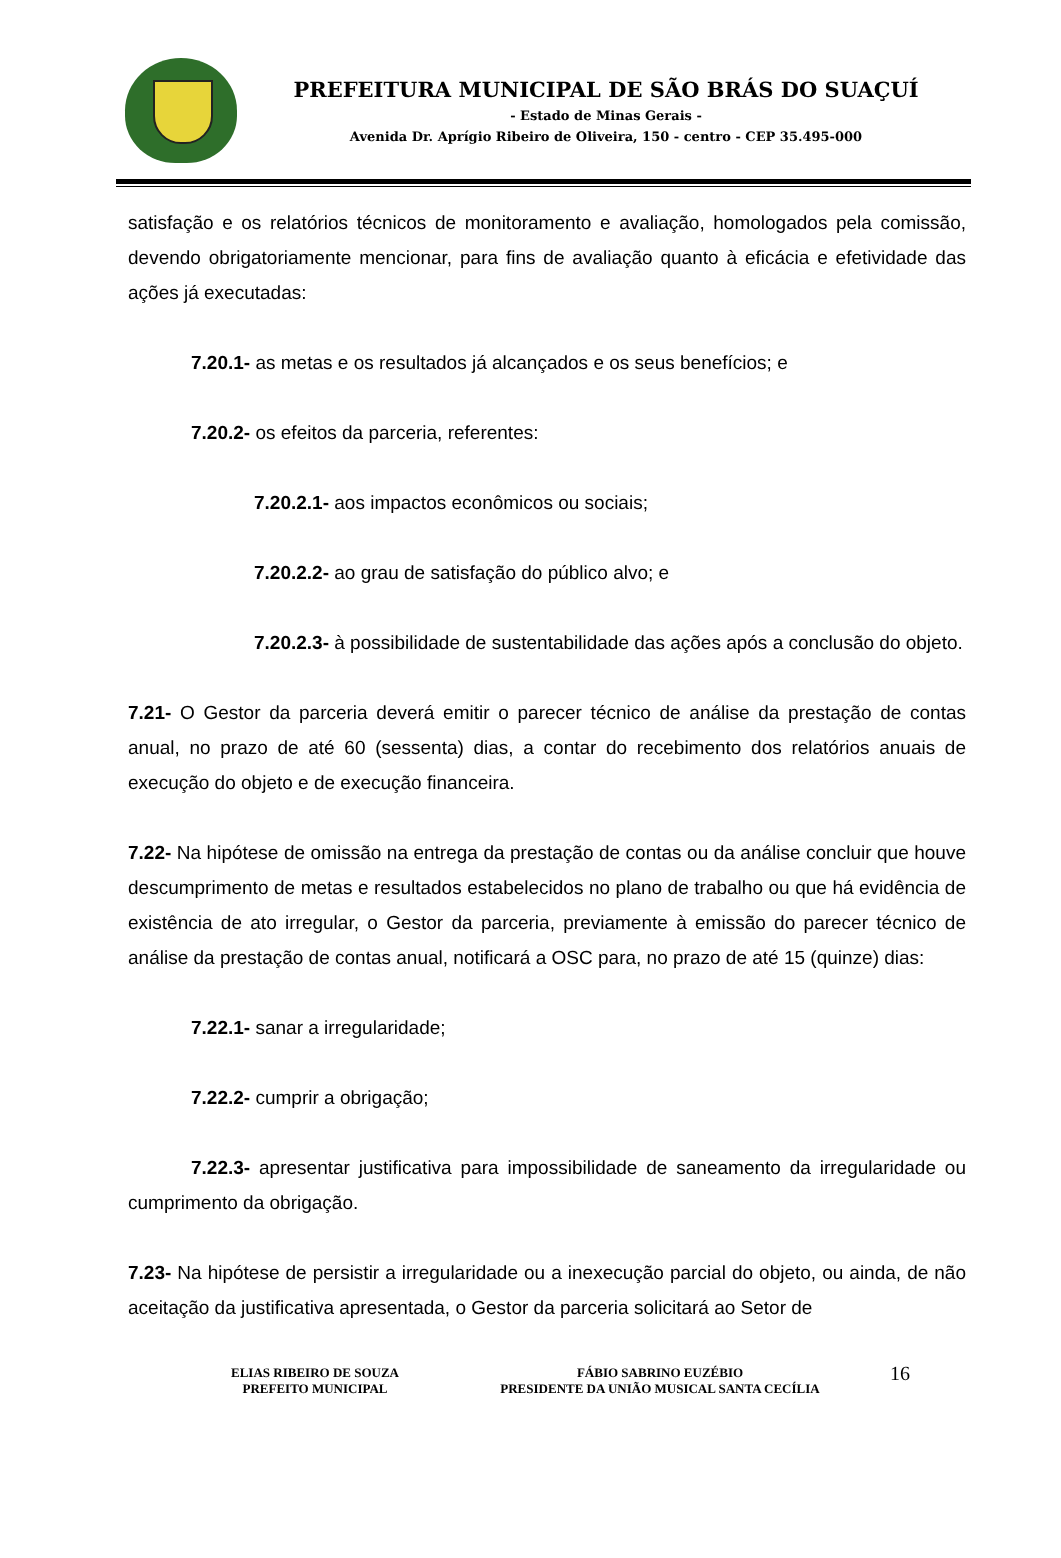PREFEITURA MUNICIPAL DE SÃO BRÁS DO SUAÇUÍ
- Estado de Minas Gerais -
Avenida Dr. Aprígio Ribeiro de Oliveira, 150 - centro - CEP 35.495-000
satisfação e os relatórios técnicos de monitoramento e avaliação, homologados pela comissão, devendo obrigatoriamente mencionar, para fins de avaliação quanto à eficácia e efetividade das ações já executadas:
7.20.1- as metas e os resultados já alcançados e os seus benefícios; e
7.20.2- os efeitos da parceria, referentes:
7.20.2.1- aos impactos econômicos ou sociais;
7.20.2.2- ao grau de satisfação do público alvo; e
7.20.2.3- à possibilidade de sustentabilidade das ações após a conclusão do objeto.
7.21- O Gestor da parceria deverá emitir o parecer técnico de análise da prestação de contas anual, no prazo de até 60 (sessenta) dias, a contar do recebimento dos relatórios anuais de execução do objeto e de execução financeira.
7.22- Na hipótese de omissão na entrega da prestação de contas ou da análise concluir que houve descumprimento de metas e resultados estabelecidos no plano de trabalho ou que há evidência de existência de ato irregular, o Gestor da parceria, previamente à emissão do parecer técnico de análise da prestação de contas anual, notificará a OSC para, no prazo de até 15 (quinze) dias:
7.22.1- sanar a irregularidade;
7.22.2- cumprir a obrigação;
7.22.3- apresentar justificativa para impossibilidade de saneamento da irregularidade ou cumprimento da obrigação.
7.23- Na hipótese de persistir a irregularidade ou a inexecução parcial do objeto, ou ainda, de não aceitação da justificativa apresentada, o Gestor da parceria solicitará ao Setor de
ELIAS RIBEIRO DE SOUZA
PREFEITO MUNICIPAL
FÁBIO SABRINO EUZÉBIO
PRESIDENTE DA UNIÃO MUSICAL SANTA CECÍLIA
16